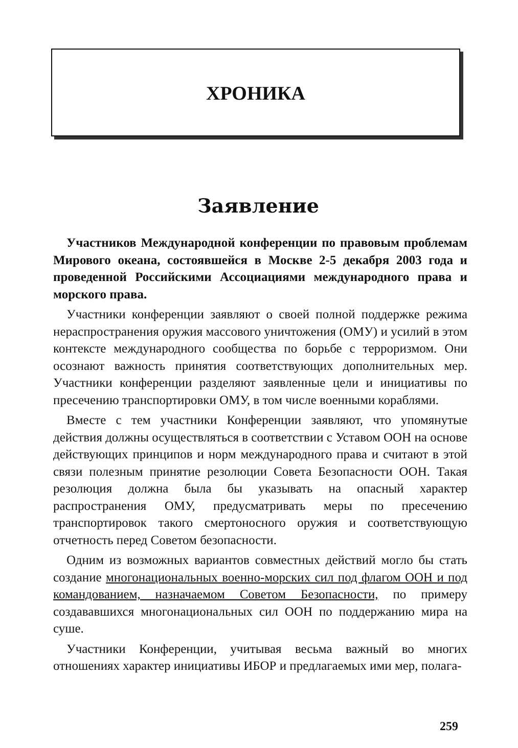ХРОНИКА
Заявление
Участников Международной конференции по правовым проблемам Мирового океана, состоявшейся в Москве 2-5 декабря 2003 года и проведенной Российскими Ассоциациями международного права и морского права.
Участники конференции заявляют о своей полной поддержке режима нераспространения оружия массового уничтожения (ОМУ) и усилий в этом контексте международного сообщества по борьбе с терроризмом. Они осознают важность принятия соответствующих дополнительных мер. Участники конференции разделяют заявленные цели и инициативы по пресечению транспортировки ОМУ, в том числе военными кораблями.
Вместе с тем участники Конференции заявляют, что упомянутые действия должны осуществляться в соответствии с Уставом ООН на основе действующих принципов и норм международного права и считают в этой связи полезным принятие резолюции Совета Безопасности ООН. Такая резолюция должна была бы указывать на опасный характер распространения ОМУ, предусматривать меры по пресечению транспортировок такого смертоносного оружия и соответствующую отчетность перед Советом безопасности.
Одним из возможных вариантов совместных действий могло бы стать создание многонациональных военно-морских сил под флагом ООН и под командованием, назначаемом Советом Безопасности, по примеру создававшихся многонациональных сил ООН по поддержанию мира на суше.
Участники Конференции, учитывая весьма важный во многих отношениях характер инициативы ИБОР и предлагаемых ими мер, полага-
259